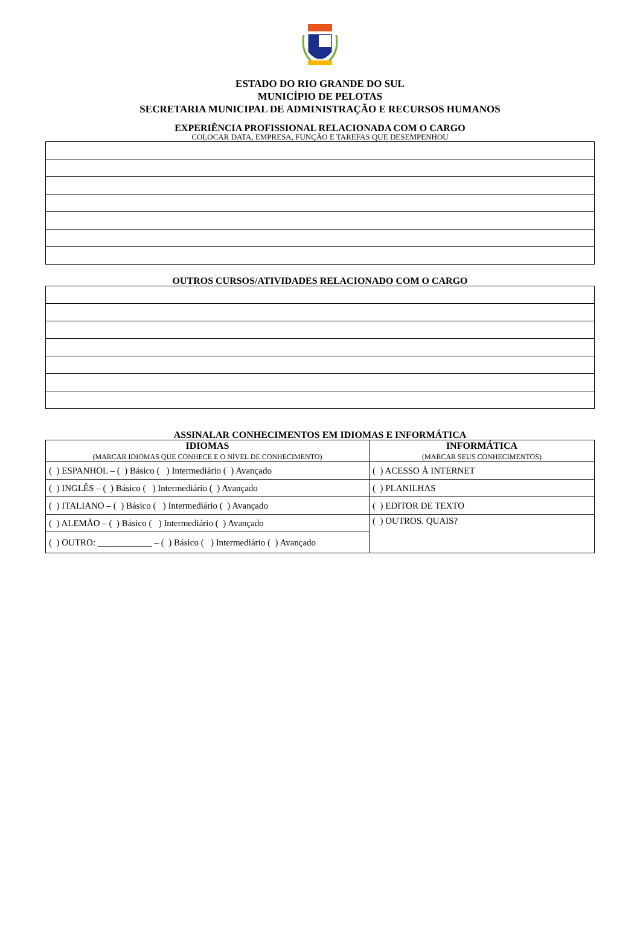ESTADO DO RIO GRANDE DO SUL
MUNICÍPIO DE PELOTAS
SECRETARIA MUNICIPAL DE ADMINISTRAÇÃO E RECURSOS HUMANOS
EXPERIÊNCIA PROFISSIONAL RELACIONADA COM O CARGO
COLOCAR DATA, EMPRESA, FUNÇÃO E TAREFAS QUE DESEMPENHOU
OUTROS CURSOS/ATIVIDADES RELACIONADO COM O CARGO
ASSINALAR CONHECIMENTOS EM IDIOMAS E INFORMÁTICA
| IDIOMAS (MARCAR IDIOMAS QUE CONHECE E O NÍVEL DE CONHECIMENTO) | INFORMÁTICA (MARCAR SEUS CONHECIMENTOS) |
| ( ) ESPANHOL – ( ) Básico ( ) Intermediário ( ) Avançado | ( ) ACESSO À INTERNET |
| ( ) INGLÊS – ( ) Básico ( ) Intermediário ( ) Avançado | ( ) PLANILHAS |
| ( ) ITALIANO – ( ) Básico ( ) Intermediário ( ) Avançado | ( ) EDITOR DE TEXTO |
| ( ) ALEMÃO – ( ) Básico ( ) Intermediário ( ) Avançado | ( ) OUTROS. QUAIS? |
| ( ) OUTRO: ____________ – ( ) Básico ( ) Intermediário ( ) Avançado | |